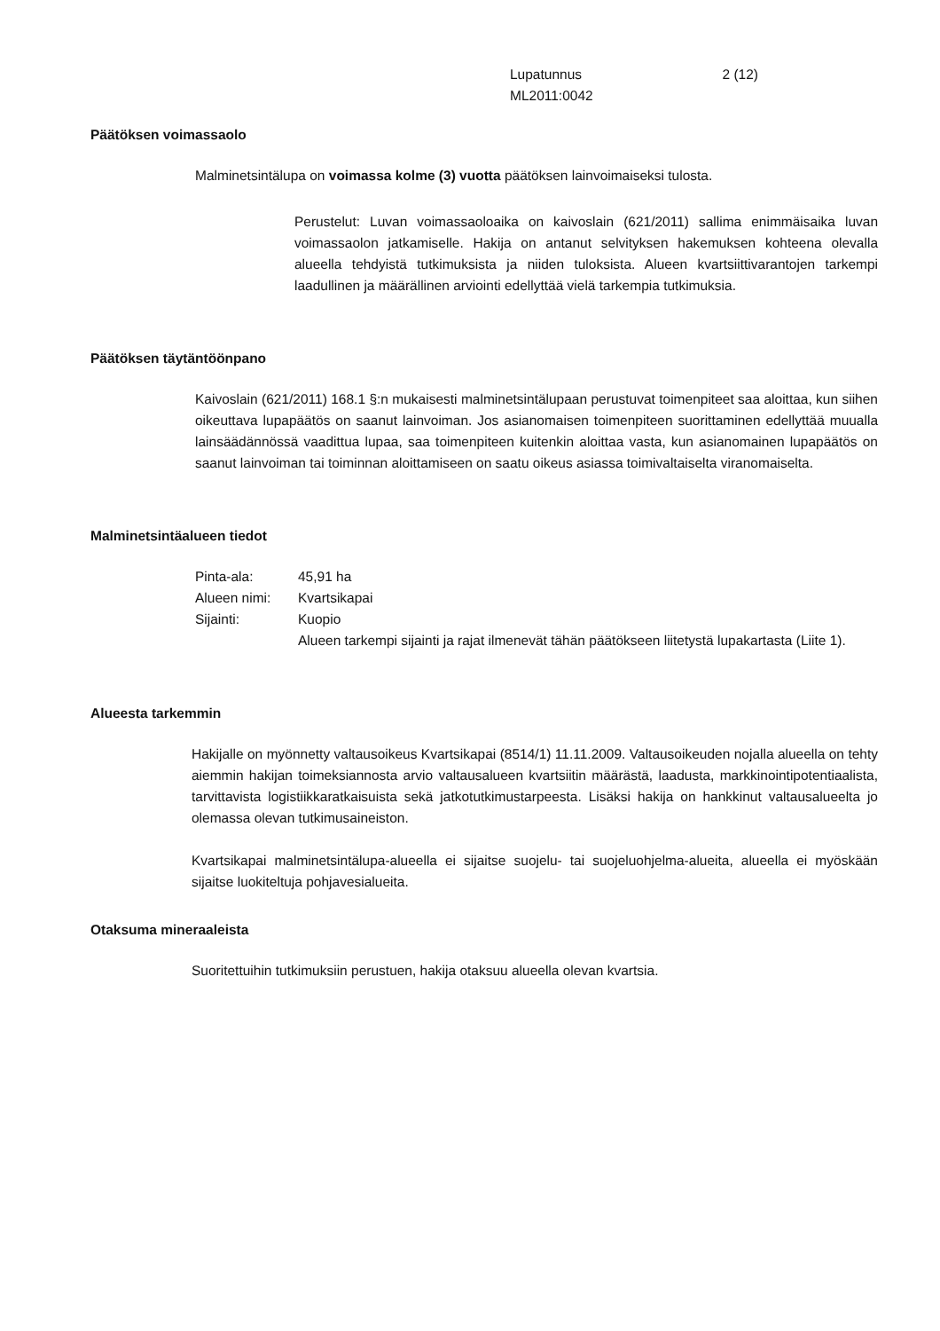Lupatunnus 2 (12)
ML2011:0042
Päätöksen voimassaolo
Malminetsintälupa on voimassa kolme (3) vuotta päätöksen lainvoimaiseksi tulosta.
Perustelut: Luvan voimassaoloaika on kaivoslain (621/2011) sallima enimmäisaika luvan voimassaolon jatkamiselle. Hakija on antanut selvityksen hakemuksen kohteena olevalla alueella tehdyistä tutkimuksista ja niiden tuloksista. Alueen kvartsiittivarantojen tarkempi laadullinen ja määrällinen arviointi edellyttää vielä tarkempia tutkimuksia.
Päätöksen täytäntöönpano
Kaivoslain (621/2011) 168.1 §:n mukaisesti malminetsintälupaan perustuvat toimenpiteet saa aloittaa, kun siihen oikeuttava lupapäätös on saanut lainvoiman. Jos asianomaisen toimenpiteen suorittaminen edellyttää muualla lainsäädännössä vaadittua lupaa, saa toimenpiteen kuitenkin aloittaa vasta, kun asianomainen lupapäätös on saanut lainvoiman tai toiminnan aloittamiseen on saatu oikeus asiassa toimivaltaiselta viranomaiselta.
Malminetsintäalueen tiedot
| Pinta-ala: | 45,91 ha |
| Alueen nimi: | Kvartsikapai |
| Sijainti: | Kuopio |
| | Alueen tarkempi sijainti ja rajat ilmenevät tähän päätökseen liitetystä lupakartasta (Liite 1). |
Alueesta tarkemmin
Hakijalle on myönnetty valtausoikeus Kvartsikapai (8514/1) 11.11.2009. Valtausoikeuden nojalla alueella on tehty aiemmin hakijan toimeksiannosta arvio valtausalueen kvartsiitin määrästä, laadusta, markkinointipotentiaalista, tarvittavista logistiikkaratkaisuista sekä jatkotutkimustarpeesta. Lisäksi hakija on hankkinut valtausalueelta jo olemassa olevan tutkimusaineiston.
Kvartsikapai malminetsintälupa-alueella ei sijaitse suojelu- tai suojeluohjelma-alueita, alueella ei myöskään sijaitse luokiteltuja pohjavesialueita.
Otaksuma mineraaleista
Suoritettuihin tutkimuksiin perustuen, hakija otaksuu alueella olevan kvartsia.